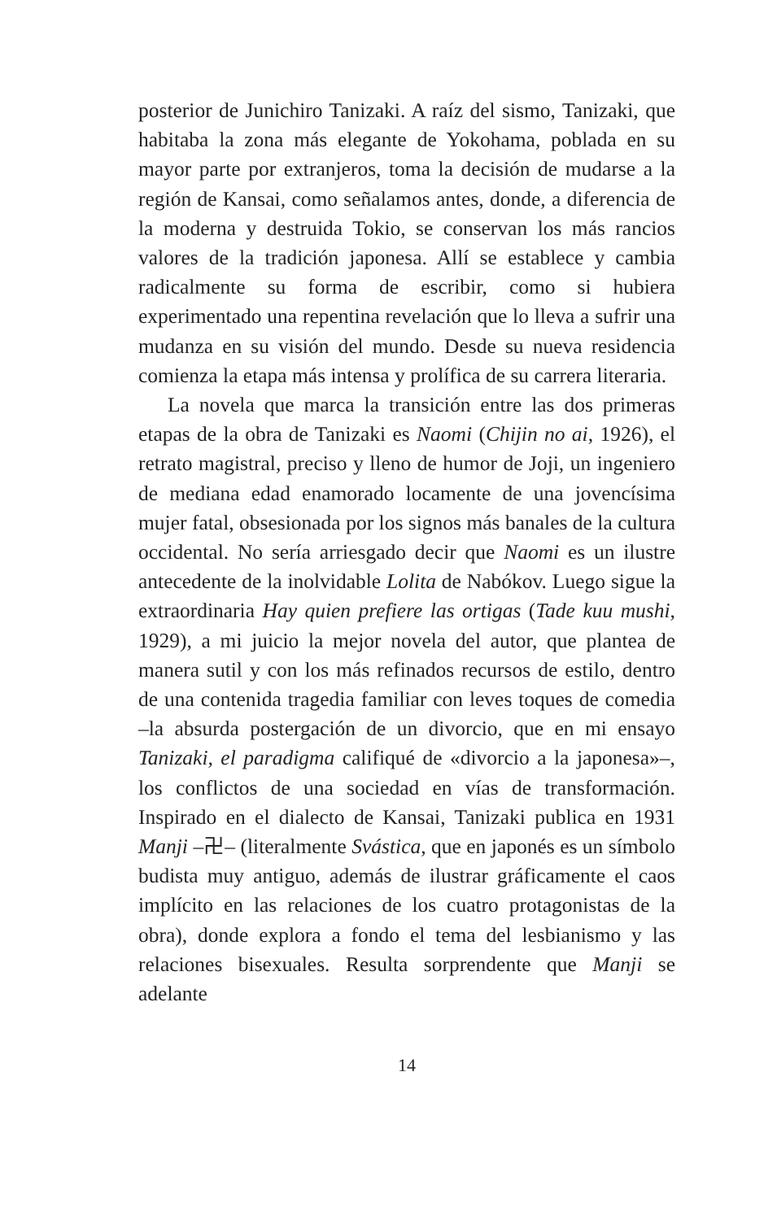posterior de Junichiro Tanizaki. A raíz del sismo, Tanizaki, que habitaba la zona más elegante de Yokohama, poblada en su mayor parte por extranjeros, toma la decisión de mudarse a la región de Kansai, como señalamos antes, donde, a diferencia de la moderna y destruida Tokio, se conservan los más rancios valores de la tradición japonesa. Allí se establece y cambia radicalmente su forma de escribir, como si hubiera experimentado una repentina revelación que lo lleva a sufrir una mudanza en su visión del mundo. Desde su nueva residencia comienza la etapa más intensa y prolífica de su carrera literaria.
La novela que marca la transición entre las dos primeras etapas de la obra de Tanizaki es Naomi (Chijin no ai, 1926), el retrato magistral, preciso y lleno de humor de Joji, un ingeniero de mediana edad enamorado locamente de una jovencísima mujer fatal, obsesionada por los signos más banales de la cultura occidental. No sería arriesgado decir que Naomi es un ilustre antecedente de la inolvidable Lolita de Nabókov. Luego sigue la extraordinaria Hay quien prefiere las ortigas (Tade kuu mushi, 1929), a mi juicio la mejor novela del autor, que plantea de manera sutil y con los más refinados recursos de estilo, dentro de una contenida tragedia familiar con leves toques de comedia –la absurda postergación de un divorcio, que en mi ensayo Tanizaki, el paradigma califiqué de «divorcio a la japonesa»–, los conflictos de una sociedad en vías de transformación. Inspirado en el dialecto de Kansai, Tanizaki publica en 1931 Manji –卍– (literalmente Svástica, que en japonés es un símbolo budista muy antiguo, además de ilustrar gráficamente el caos implícito en las relaciones de los cuatro protagonistas de la obra), donde explora a fondo el tema del lesbianismo y las relaciones bisexuales. Resulta sorprendente que Manji se adelante
14